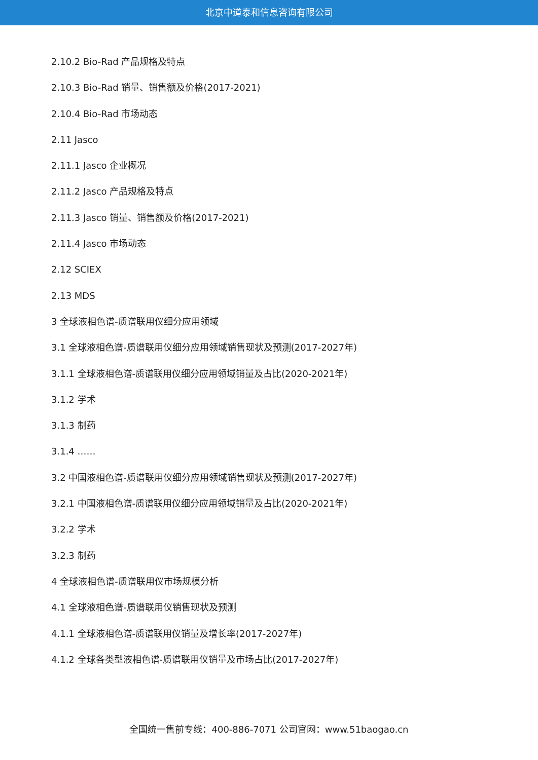北京中道泰和信息咨询有限公司
2.10.2 Bio-Rad 产品规格及特点
2.10.3 Bio-Rad 销量、销售额及价格(2017-2021)
2.10.4 Bio-Rad 市场动态
2.11 Jasco
2.11.1 Jasco 企业概况
2.11.2 Jasco 产品规格及特点
2.11.3 Jasco 销量、销售额及价格(2017-2021)
2.11.4 Jasco 市场动态
2.12 SCIEX
2.13 MDS
3 全球液相色谱-质谱联用仪细分应用领域
3.1 全球液相色谱-质谱联用仪细分应用领域销售现状及预测(2017-2027年)
3.1.1 全球液相色谱-质谱联用仪细分应用领域销量及占比(2020-2021年)
3.1.2 学术
3.1.3 制药
3.1.4 ……
3.2 中国液相色谱-质谱联用仪细分应用领域销售现状及预测(2017-2027年)
3.2.1 中国液相色谱-质谱联用仪细分应用领域销量及占比(2020-2021年)
3.2.2 学术
3.2.3 制药
4 全球液相色谱-质谱联用仪市场规模分析
4.1 全球液相色谱-质谱联用仪销售现状及预测
4.1.1 全球液相色谱-质谱联用仪销量及增长率(2017-2027年)
4.1.2 全球各类型液相色谱-质谱联用仪销量及市场占比(2017-2027年)
全国统一售前专线：400-886-7071 公司官网：www.51baogao.cn